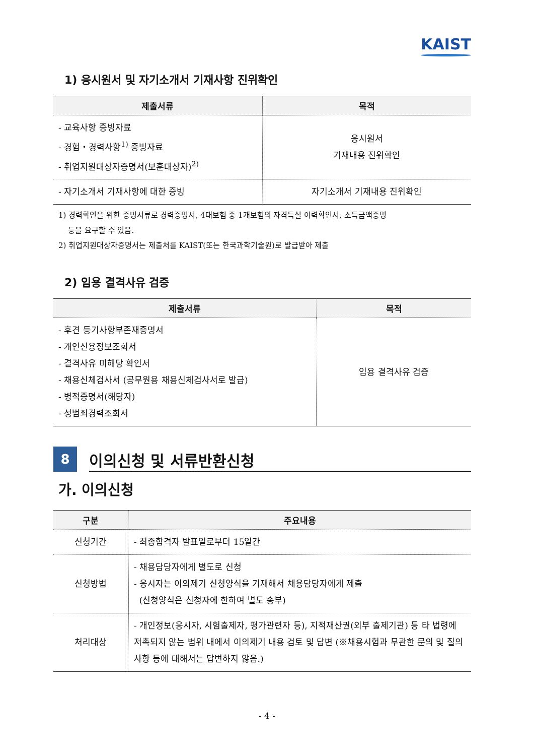KAIST
1) 응시원서 및 자기소개서 기재사항 진위확인
| 제출서류 | 목적 |
| --- | --- |
| - 교육사항 증빙자료 - 경험・경력사항<sup>1)</sup> 증빙자료 - 취업지원대상자증명서(보훈대상자)<sup>2)</sup> | 응시원서 기재내용 진위확인 |
| - 자기소개서 기재사항에 대한 증빙 | 자기소개서 기재내용 진위확인 |
1) 경력확인을 위한 증빙서류로 경력증명서, 4대보험 중 1개보험의 자격득실 이력확인서, 소득금액증명
등을 요구할 수 있음.
2) 취업지원대상자증명서는 제출처를 KAIST(또는 한국과학기술원)로 발급받아 제출
2) 임용 결격사유 검증
| 제출서류 | 목적 |
| --- | --- |
| - 후견 등기사항부존재증명서 - 개인신용정보조회서 - 결격사유 미해당 확인서 - 채용신체검사서 (공무원용 채용신체검사서로 발급) - 병적증명서(해당자) - 성범죄경력조회서 | 임용 결격사유 검증 |
8
이의신청 및 서류반환신청
가. 이의신청
| 구분 | 주요내용 |
| --- | --- |
| 신청기간 | - 최종합격자 발표일로부터 15일간 |
| 신청방법 | - 채용담당자에게 별도로 신청 - 응시자는 이의제기 신청양식을 기재해서 채용담당자에게 제출 (신청양식은 신청자에 한하여 별도 송부) |
| 처리대상 | - 개인정보(응시자, 시험출제자, 평가관련자 등), 지적재산권(외부 출제기관) 등 타 법령에 저촉되지 않는 범위 내에서 이의제기 내용 검토 및 답변 (※채용시험과 무관한 문의 및 질의사항 등에 대해서는 답변하지 않음.) |
- 4 -